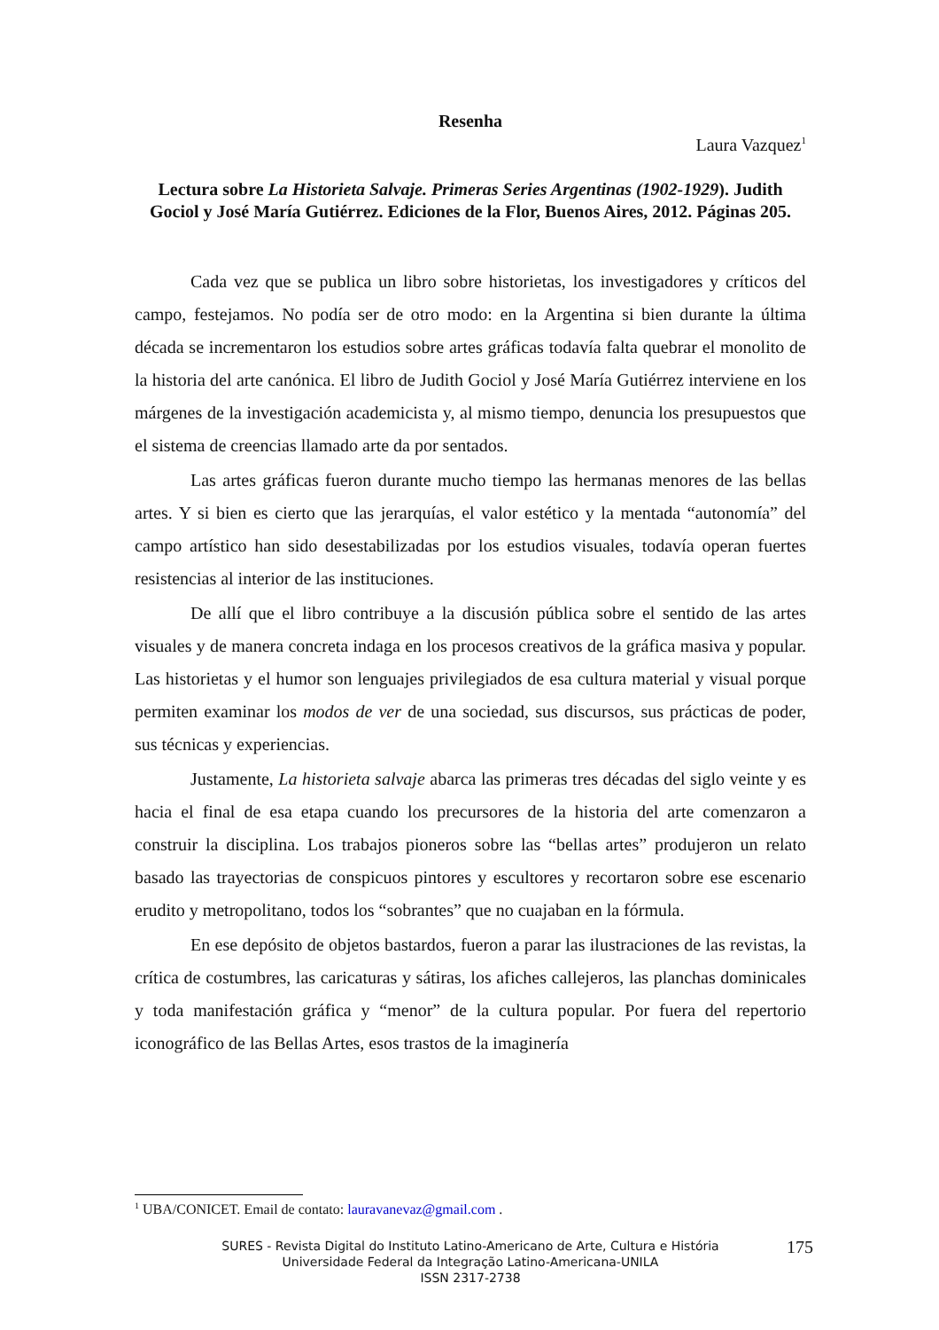Resenha
Laura Vazquez<sup>1</sup>
Lectura sobre La Historieta Salvaje. Primeras Series Argentinas (1902-1929). Judith Gociol y José María Gutiérrez. Ediciones de la Flor, Buenos Aires, 2012. Páginas 205.
Cada vez que se publica un libro sobre historietas, los investigadores y críticos del campo, festejamos. No podía ser de otro modo: en la Argentina si bien durante la última década se incrementaron los estudios sobre artes gráficas todavía falta quebrar el monolito de la historia del arte canónica. El libro de Judith Gociol y José María Gutiérrez interviene en los márgenes de la investigación academicista y, al mismo tiempo, denuncia los presupuestos que el sistema de creencias llamado arte da por sentados.
Las artes gráficas fueron durante mucho tiempo las hermanas menores de las bellas artes. Y si bien es cierto que las jerarquías, el valor estético y la mentada “autonomía” del campo artístico han sido desestabilizadas por los estudios visuales, todavía operan fuertes resistencias al interior de las instituciones.
De allí que el libro contribuye a la discusión pública sobre el sentido de las artes visuales y de manera concreta indaga en los procesos creativos de la gráfica masiva y popular. Las historietas y el humor son lenguajes privilegiados de esa cultura material y visual porque permiten examinar los modos de ver de una sociedad, sus discursos, sus prácticas de poder, sus técnicas y experiencias.
Justamente, La historieta salvaje abarca las primeras tres décadas del siglo veinte y es hacia el final de esa etapa cuando los precursores de la historia del arte comenzaron a construir la disciplina. Los trabajos pioneros sobre las “bellas artes” produjeron un relato basado las trayectorias de conspicuos pintores y escultores y recortaron sobre ese escenario erudito y metropolitano, todos los “sobrantes” que no cuajaban en la fórmula.
En ese depósito de objetos bastardos, fueron a parar las ilustraciones de las revistas, la crítica de costumbres, las caricaturas y sátiras, los afiches callejeros, las planchas dominicales y toda manifestación gráfica y “menor” de la cultura popular. Por fuera del repertorio iconográfico de las Bellas Artes, esos trastos de la imaginería
<sup>1</sup> UBA/CONICET. Email de contato: lauravanevaz@gmail.com .
SURES - Revista Digital do Instituto Latino-Americano de Arte, Cultura e História
Universidade Federal da Integração Latino-Americana-UNILA
ISSN 2317-2738
175